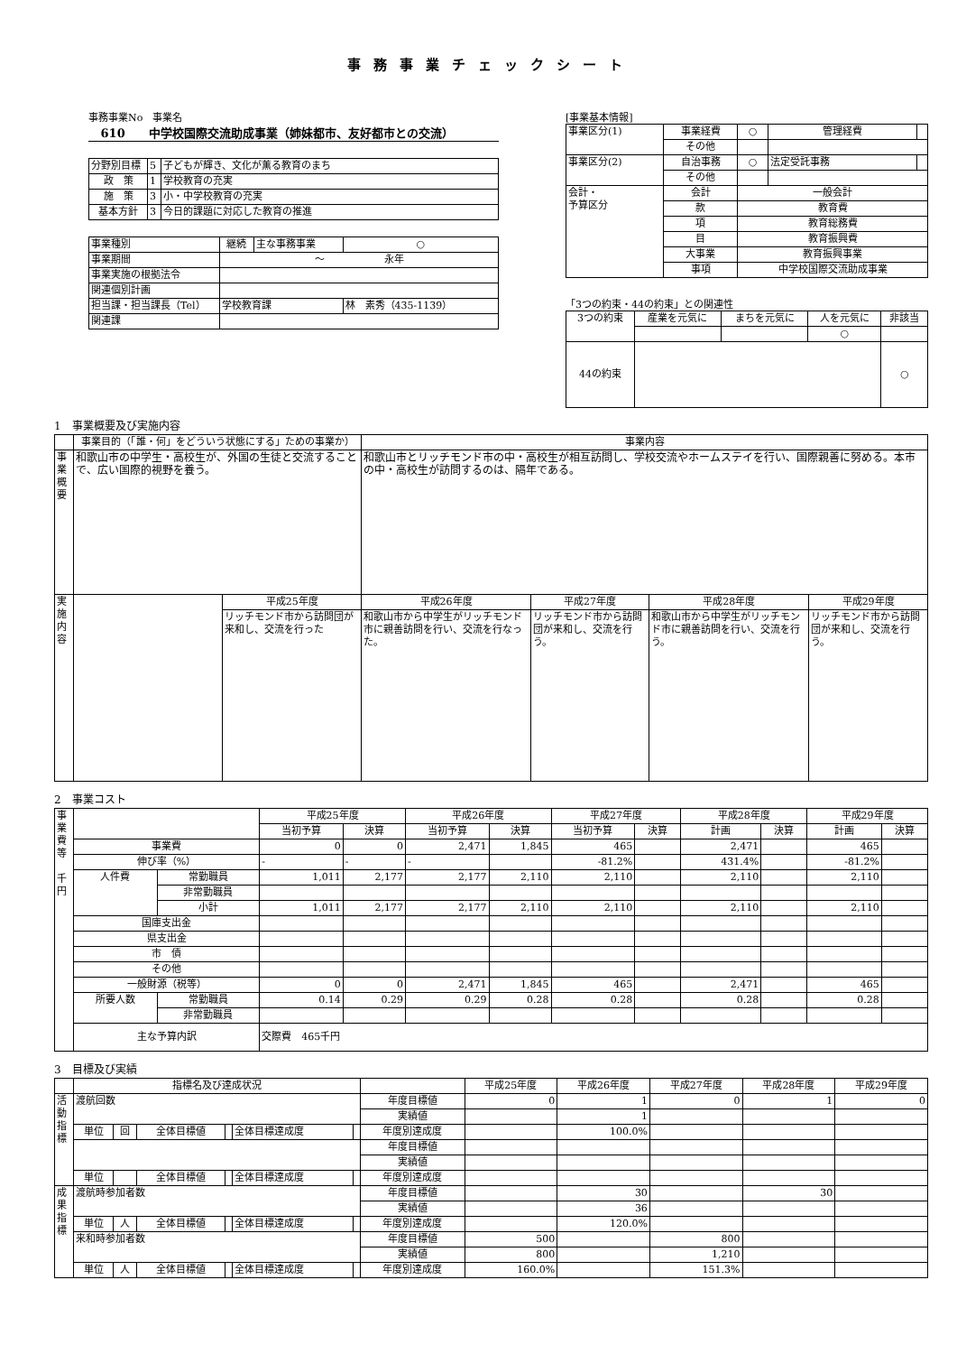事務事業チェックシート
事務事業No　事業名
610　　中学校国際交流助成事業（姉妹都市、友好都市との交流）
| 分野別目標 | 5 | 子どもが輝き、文化が薫る教育のまち |
| 政 策 | 1 | 学校教育の充実 |
| 施 策 | 3 | 小・中学校教育の充実 |
| 基本方針 | 3 | 今日的課題に対応した教育の推進 |
| 事業種別 | 継続 | 主な事務事業 | ○ |
| 事業期間 | ～ 永年 | | |
| 事業実施の根拠法令 | | | |
| 関連個別計画 | | | |
| 担当課・担当課長（Tel） | 学校教育課 | | 林 素秀（435-1139） |
| 関連課 | | | |
[事業基本情報]
| 事業区分(1) | 事業経費 | ○ | 管理経費 | |
| | その他 | | | |
| 事業区分(2) | 自治事務 | ○ | 法定受託事務 | |
| | その他 | | | |
| 会計・ 予算区分 | 会計 | 一般会計 | | |
| | 款 | 教育費 | | |
| | 項 | 教育総務費 | | |
| | 目 | 教育振興費 | | |
| | 大事業 | 教育振興事業 | | |
| | 事項 | 中学校国際交流助成事業 | | |
「3つの約束・44の約束」との関連性
| 3つの約束 | 産業を元気に | まちを元気に | 人を元気に | 非該当 |
| | | | ○ | |
| 44の約束 | | | | ○ |
1　事業概要及び実施内容
| | 事業目的（「誰・何」をどういう状態にする」ための事業か） | | 事業内容 | | | |
| 事 業 概 要 | 和歌山市の中学生・高校生が、外国の生徒と交流することで、広い国際的視野を養う。 | | 和歌山市とリッチモンド市の中・高校生が相互訪問し、学校交流やホームステイを行い、国際親善に努める。本市の中・高校生が訪問するのは、隔年である。 | | | |
| 実 施 内 容 | | 平成25年度 | 平成26年度 | 平成27年度 | 平成28年度 | 平成29年度 |
| | | リッチモンド市から訪問団が来和し、交流を行った | 和歌山市から中学生がリッチモンド市に親善訪問を行い、交流を行なった。 | リッチモンド市から訪問団が来和し、交流を行う。 | 和歌山市から中学生がリッチモンド市に親善訪問を行い、交流を行う。 | リッチモンド市から訪問団が来和し、交流を行う。 |
2　事業コスト
| 事 業 費 等 千 円 | | | 平成25年度 | | 平成26年度 | | 平成27年度 | | 平成28年度 | | 平成29年度 | |
| | | | 当初予算 | 決算 | 当初予算 | 決算 | 当初予算 | 決算 | 計画 | 決算 | 計画 | 決算 |
| | 事業費 | | 0 | 0 | 2,471 | 1,845 | 465 | | 2,471 | | 465 | |
| | 伸び率（%） | | - | - | - | | -81.2% | | 431.4% | | -81.2% | |
| | 人件費 | 常勤職員 | 1,011 | 2,177 | 2,177 | 2,110 | 2,110 | | 2,110 | | 2,110 | |
| | | 非常勤職員 | | | | | | | | | | |
| | | 小計 | 1,011 | 2,177 | 2,177 | 2,110 | 2,110 | | 2,110 | | 2,110 | |
| | 国庫支出金 | | | | | | | | | | | |
| | 県支出金 | | | | | | | | | | | |
| | 市 債 | | | | | | | | | | | |
| | その他 | | | | | | | | | | | |
| | 一般財源（税等） | | 0 | 0 | 2,471 | 1,845 | 465 | | 2,471 | | 465 | |
| | 所要人数 | 常勤職員 | 0.14 | 0.29 | 0.29 | 0.28 | 0.28 | | 0.28 | | 0.28 | |
| | | 非常勤職員 | | | | | | | | | | |
| | 主な予算内訳 | | 交際費 465千円 | | | | | | | | | |
3　目標及び実績
| | 指標名及び達成状況 | | | | | | | 平成25年度 | 平成26年度 | 平成27年度 | 平成28年度 | 平成29年度 |
| 活 動 指 標 | 渡航回数 | | | | | | 年度目標値 | 0 | 1 | 0 | 1 | 0 |
| | | | | | | | 実績値 | | 1 | | | |
| | 単位 | 回 | 全体目標値 | | 全体目標達成度 | | 年度別達成度 | | 100.0% | | | |
| | | | | | | | 年度目標値 | | | | | |
| | | | | | | | 実績値 | | | | | |
| | 単位 | | 全体目標値 | | 全体目標達成度 | | 年度別達成度 | | | | | |
| 成 果 指 標 | 渡航時参加者数 | | | | | | 年度目標値 | | 30 | | 30 | |
| | | | | | | | 実績値 | | 36 | | | |
| | 単位 | 人 | 全体目標値 | | 全体目標達成度 | | 年度別達成度 | | 120.0% | | | |
| | 来和時参加者数 | | | | | | 年度目標値 | 500 | | 800 | | |
| | | | | | | | 実績値 | 800 | | 1,210 | | |
| | 単位 | 人 | 全体目標値 | | 全体目標達成度 | | 年度別達成度 | 160.0% | | 151.3% | | |